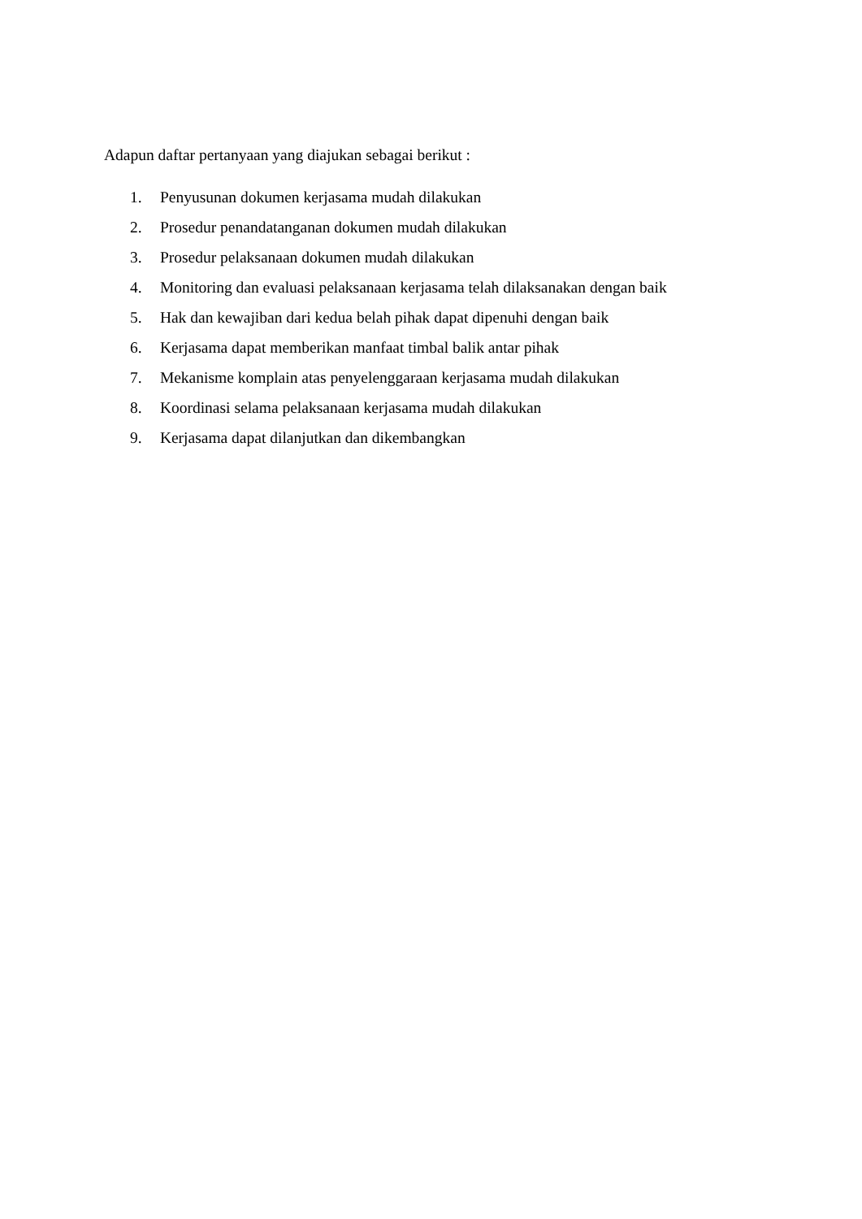Adapun daftar pertanyaan yang diajukan sebagai berikut :
1. Penyusunan dokumen kerjasama mudah dilakukan
2. Prosedur penandatanganan dokumen mudah dilakukan
3. Prosedur pelaksanaan dokumen mudah dilakukan
4. Monitoring dan evaluasi pelaksanaan kerjasama telah dilaksanakan dengan baik
5. Hak dan kewajiban dari kedua belah pihak dapat dipenuhi dengan baik
6. Kerjasama dapat memberikan manfaat timbal balik antar pihak
7. Mekanisme komplain atas penyelenggaraan kerjasama mudah dilakukan
8. Koordinasi selama pelaksanaan kerjasama mudah dilakukan
9. Kerjasama dapat dilanjutkan dan dikembangkan